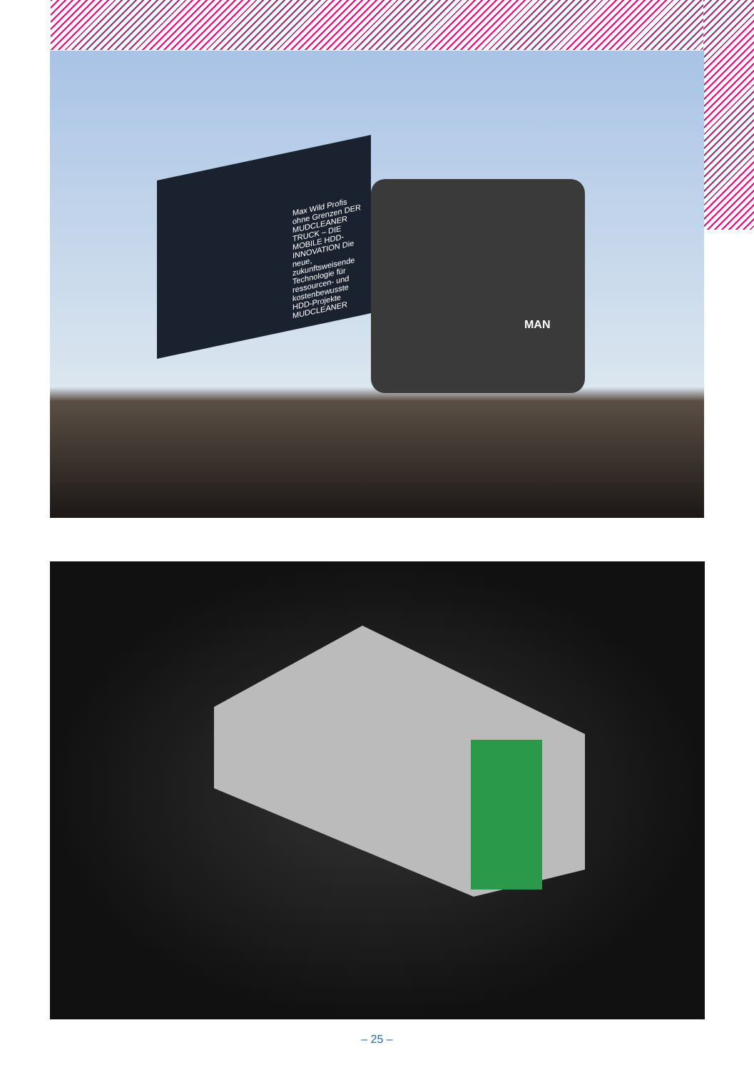Max Wild Profis ohne Grenzen DER MUDCLEANER TRUCK – DIE MOBILE HDD-INNOVATION Die neue, zukunftsweisende Technologie für ressourcen- und kostenbewusste HDD-Projekte MUDCLEANER
MAN
– 25 –